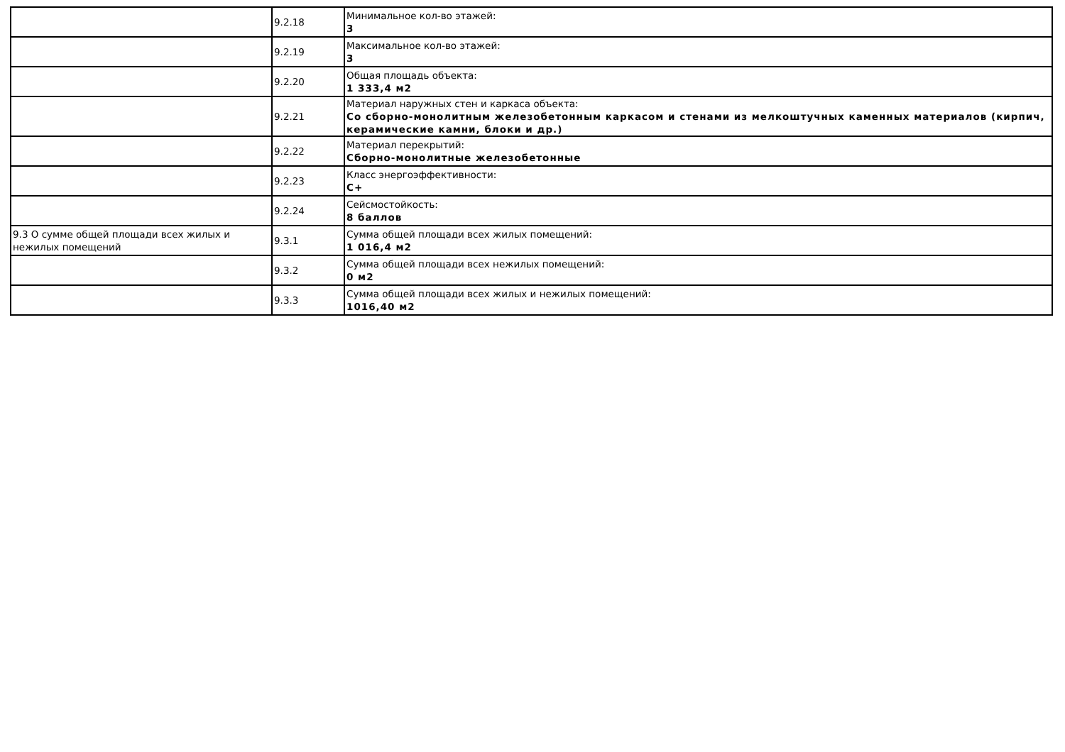| | 9.2.18 | Минимальное кол-во этажей: 3 |
| | 9.2.19 | Максимальное кол-во этажей: 3 |
| | 9.2.20 | Общая площадь объекта: 1 333,4 м2 |
| | 9.2.21 | Материал наружных стен и каркаса объекта: Со сборно-монолитным железобетонным каркасом и стенами из мелкоштучных каменных материалов (кирпич, керамические камни, блоки и др.) |
| | 9.2.22 | Материал перекрытий: Сборно-монолитные железобетонные |
| | 9.2.23 | Класс энергоэффективности: C+ |
| | 9.2.24 | Сейсмостойкость: 8 баллов |
| 9.3 О сумме общей площади всех жилых и нежилых помещений | 9.3.1 | Сумма общей площади всех жилых помещений: 1 016,4 м2 |
| | 9.3.2 | Сумма общей площади всех нежилых помещений: 0 м2 |
| | 9.3.3 | Сумма общей площади всех жилых и нежилых помещений: 1016,40 м2 |